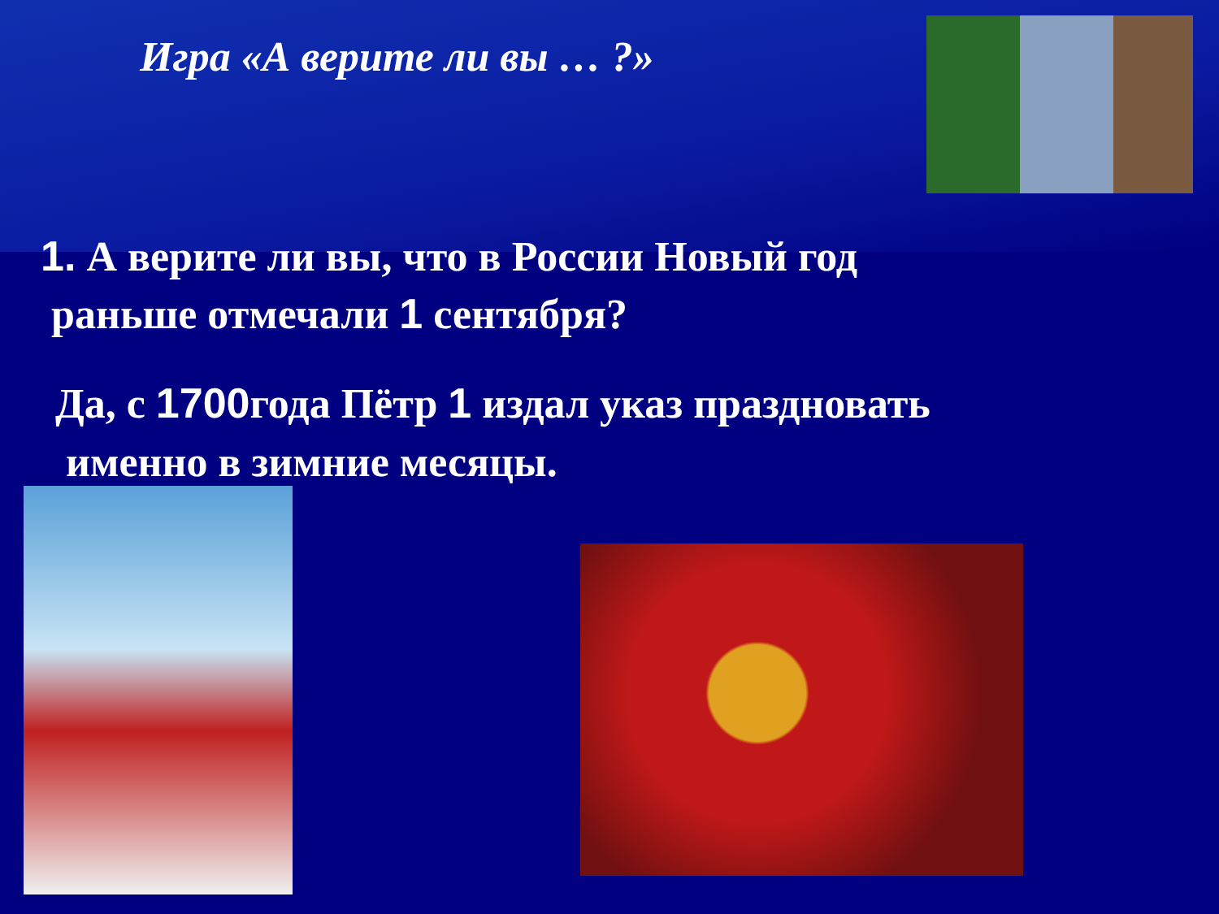Игра «А верите ли вы … ?»
1. А верите ли вы, что в России Новый год
раньше отмечали 1 сентября?
Да, с 1700года Пётр 1 издал указ праздновать
именно в зимние месяцы.